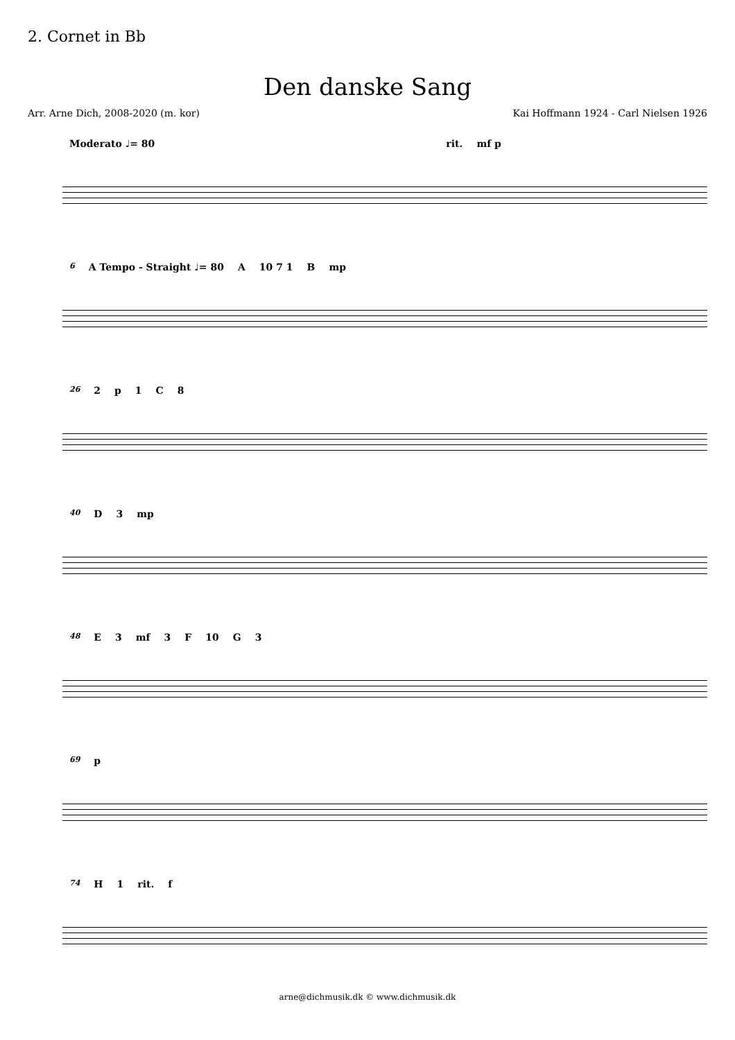2. Cornet in Bb
Den danske Sang
Arr. Arne Dich, 2008-2020 (m. kor) Kai Hoffmann 1924 - Carl Nielsen 1926
Moderato ♩= 80 rit. mf p
6 A Tempo - Straight ♩= 80 A 10 7 1 B mp
26 2 p 1 C 8
40 D 3 mp
48 E 3 mf 3 F 10 G 3
69 p
74 H 1 rit. f
arne@dichmusik.dk © www.dichmusik.dk